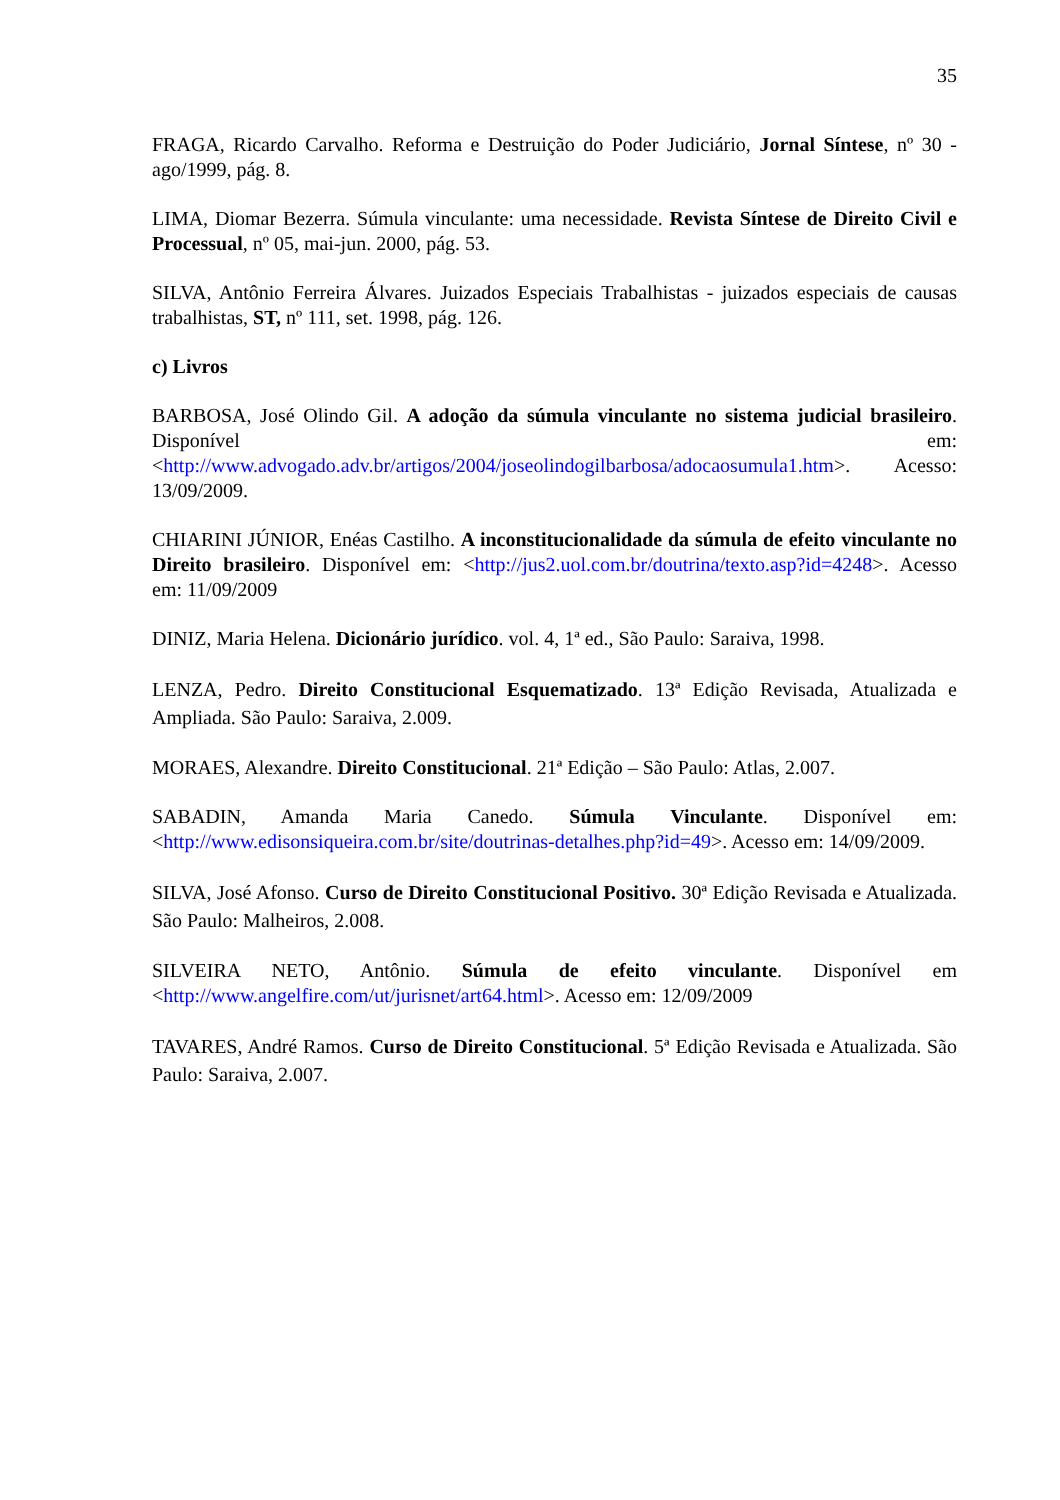35
FRAGA, Ricardo Carvalho. Reforma e Destruição do Poder Judiciário, Jornal Síntese, nº 30 - ago/1999, pág. 8.
LIMA, Diomar Bezerra. Súmula vinculante: uma necessidade. Revista Síntese de Direito Civil e Processual, nº 05, mai-jun. 2000, pág. 53.
SILVA, Antônio Ferreira Álvares. Juizados Especiais Trabalhistas - juizados especiais de causas trabalhistas, ST, nº 111, set. 1998, pág. 126.
c) Livros
BARBOSA, José Olindo Gil. A adoção da súmula vinculante no sistema judicial brasileiro. Disponível em: <http://www.advogado.adv.br/artigos/2004/joseolindogilbarbosa/adocaosumula1.htm>. Acesso: 13/09/2009.
CHIARINI JÚNIOR, Enéas Castilho. A inconstitucionalidade da súmula de efeito vinculante no Direito brasileiro. Disponível em: <http://jus2.uol.com.br/doutrina/texto.asp?id=4248>. Acesso em: 11/09/2009
DINIZ, Maria Helena. Dicionário jurídico. vol. 4, 1ª ed., São Paulo: Saraiva, 1998.
LENZA, Pedro. Direito Constitucional Esquematizado. 13ª Edição Revisada, Atualizada e Ampliada. São Paulo: Saraiva, 2.009.
MORAES, Alexandre. Direito Constitucional. 21ª Edição – São Paulo: Atlas, 2.007.
SABADIN, Amanda Maria Canedo. Súmula Vinculante. Disponível em: <http://www.edisonsiqueira.com.br/site/doutrinas-detalhes.php?id=49>. Acesso em: 14/09/2009.
SILVA, José Afonso. Curso de Direito Constitucional Positivo. 30ª Edição Revisada e Atualizada. São Paulo: Malheiros, 2.008.
SILVEIRA NETO, Antônio. Súmula de efeito vinculante. Disponível em <http://www.angelfire.com/ut/jurisnet/art64.html>. Acesso em: 12/09/2009
TAVARES, André Ramos. Curso de Direito Constitucional. 5ª Edição Revisada e Atualizada. São Paulo: Saraiva, 2.007.